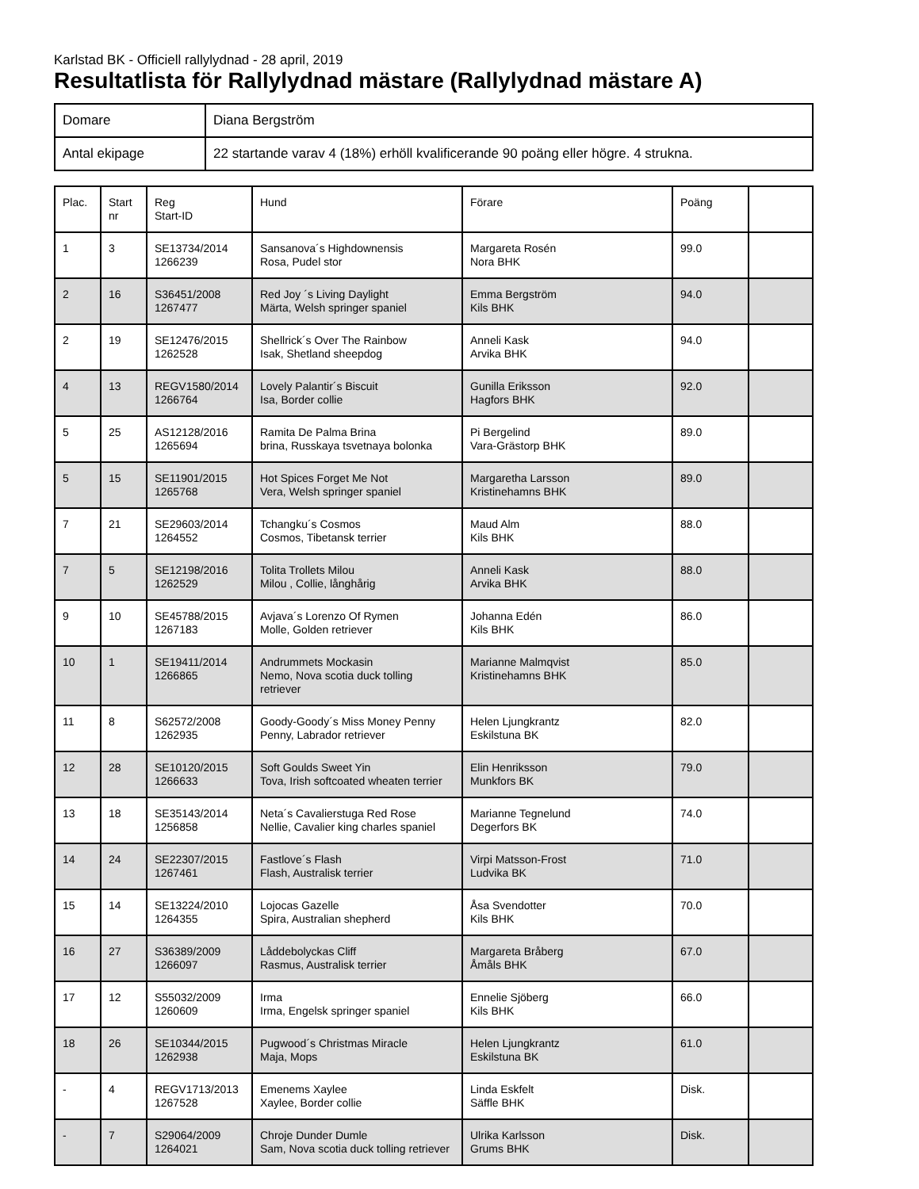Karlstad BK - Officiell rallylydnad - 28 april, 2019
Resultatlista för Rallylydnad mästare (Rallylydnad mästare A)
| Domare | Diana Bergström |
| Antal ekipage | 22 startande varav 4 (18%) erhöll kvalificerande 90 poäng eller högre. 4 strukna. |
| Plac. | Start nr | Reg Start-ID | Hund | Förare | Poäng | |
| --- | --- | --- | --- | --- | --- | --- |
| 1 | 3 | SE13734/2014 1266239 | Sansanova´s Highdownensis Rosa, Pudel stor | Margareta Rosén Nora BHK | 99.0 | |
| 2 | 16 | S36451/2008 1267477 | Red Joy ´s Living Daylight Märta, Welsh springer spaniel | Emma Bergström Kils BHK | 94.0 | |
| 2 | 19 | SE12476/2015 1262528 | Shellrick´s Over The Rainbow Isak, Shetland sheepdog | Anneli Kask Arvika BHK | 94.0 | |
| 4 | 13 | REGV1580/2014 1266764 | Lovely Palantir´s Biscuit Isa, Border collie | Gunilla Eriksson Hagfors BHK | 92.0 | |
| 5 | 25 | AS12128/2016 1265694 | Ramita De Palma Brina brina, Russkaya tsvetnaya bolonka | Pi Bergelind Vara-Grästorp BHK | 89.0 | |
| 5 | 15 | SE11901/2015 1265768 | Hot Spices Forget Me Not Vera, Welsh springer spaniel | Margaretha Larsson Kristinehamns BHK | 89.0 | |
| 7 | 21 | SE29603/2014 1264552 | Tchangku´s Cosmos Cosmos, Tibetansk terrier | Maud Alm Kils BHK | 88.0 | |
| 7 | 5 | SE12198/2016 1262529 | Tolita Trollets Milou Milou , Collie, långhårig | Anneli Kask Arvika BHK | 88.0 | |
| 9 | 10 | SE45788/2015 1267183 | Avjava´s Lorenzo Of Rymen Molle, Golden retriever | Johanna Edén Kils BHK | 86.0 | |
| 10 | 1 | SE19411/2014 1266865 | Andrummets Mockasin Nemo, Nova scotia duck tolling retriever | Marianne Malmqvist Kristinehamns BHK | 85.0 | |
| 11 | 8 | S62572/2008 1262935 | Goody-Goody´s Miss Money Penny Penny, Labrador retriever | Helen Ljungkrantz Eskilstuna BK | 82.0 | |
| 12 | 28 | SE10120/2015 1266633 | Soft Goulds Sweet Yin Tova, Irish softcoated wheaten terrier | Elin Henriksson Munkfors BK | 79.0 | |
| 13 | 18 | SE35143/2014 1256858 | Neta´s Cavalierstuga Red Rose Nellie, Cavalier king charles spaniel | Marianne Tegnelund Degerfors BK | 74.0 | |
| 14 | 24 | SE22307/2015 1267461 | Fastlove´s Flash Flash, Australisk terrier | Virpi Matsson-Frost Ludvika BK | 71.0 | |
| 15 | 14 | SE13224/2010 1264355 | Lojocas Gazelle Spira, Australian shepherd | Åsa Svendotter Kils BHK | 70.0 | |
| 16 | 27 | S36389/2009 1266097 | Låddebolyckas Cliff Rasmus, Australisk terrier | Margareta Bråberg Åmåls BHK | 67.0 | |
| 17 | 12 | S55032/2009 1260609 | Irma Irma, Engelsk springer spaniel | Ennelie Sjöberg Kils BHK | 66.0 | |
| 18 | 26 | SE10344/2015 1262938 | Pugwood´s Christmas Miracle Maja, Mops | Helen Ljungkrantz Eskilstuna BK | 61.0 | |
| - | 4 | REGV1713/2013 1267528 | Emenems Xaylee Xaylee, Border collie | Linda Eskfelt Säffle BHK | Disk. | |
| - | 7 | S29064/2009 1264021 | Chroje Dunder Dumle Sam, Nova scotia duck tolling retriever | Ulrika Karlsson Grums BHK | Disk. | |